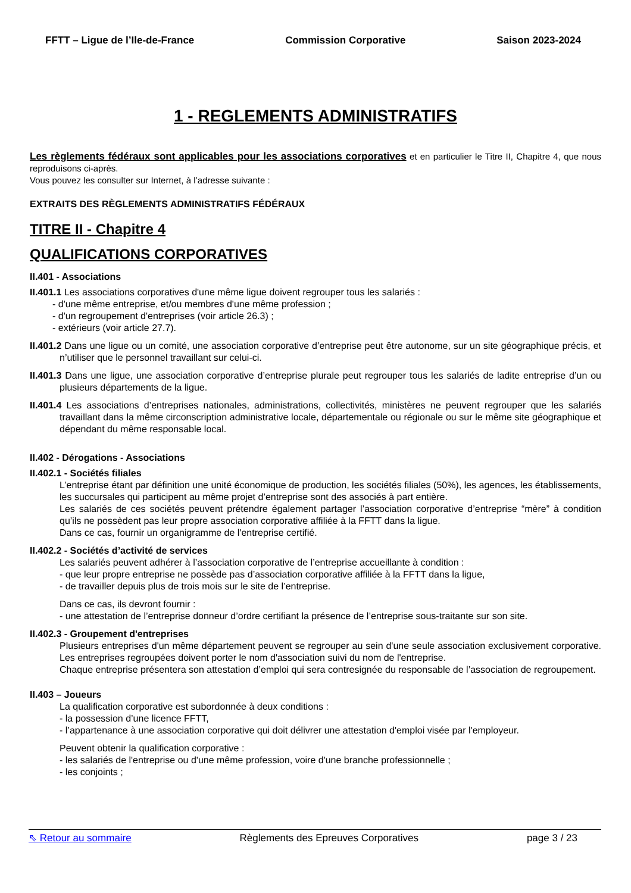FFTT – Ligue de l’Ile-de-France Commission Corporative Saison 2023-2024
1 - REGLEMENTS ADMINISTRATIFS
Les règlements fédéraux sont applicables pour les associations corporatives et en particulier le Titre II, Chapitre 4, que nous reproduisons ci-après.
Vous pouvez les consulter sur Internet, à l’adresse suivante :
EXTRAITS DES RÈGLEMENTS ADMINISTRATIFS FÉDÉRAUX
TITRE II - Chapitre 4
QUALIFICATIONS CORPORATIVES
II.401 - Associations
II.401.1 Les associations corporatives d'une même ligue doivent regrouper tous les salariés :
- d'une même entreprise, et/ou membres d'une même profession ;
- d'un regroupement d'entreprises (voir article 26.3) ;
- extérieurs (voir article 27.7).
II.401.2 Dans une ligue ou un comité, une association corporative d’entreprise peut être autonome, sur un site géographique précis, et n’utiliser que le personnel travaillant sur celui-ci.
II.401.3 Dans une ligue, une association corporative d’entreprise plurale peut regrouper tous les salariés de ladite entreprise d’un ou plusieurs départements de la ligue.
II.401.4 Les associations d’entreprises nationales, administrations, collectivités, ministères ne peuvent regrouper que les salariés travaillant dans la même circonscription administrative locale, départementale ou régionale ou sur le même site géographique et dépendant du même responsable local.
II.402 - Dérogations - Associations
II.402.1 - Sociétés filiales
L’entreprise étant par définition une unité économique de production, les sociétés filiales (50%), les agences, les établissements, les succursales qui participent au même projet d’entreprise sont des associés à part entière.
Les salariés de ces sociétés peuvent prétendre également partager l’association corporative d’entreprise “mère” à condition qu’ils ne possèdent pas leur propre association corporative affiliée à la FFTT dans la ligue.
Dans ce cas, fournir un organigramme de l'entreprise certifié.
II.402.2 - Sociétés d’activité de services
Les salariés peuvent adhérer à l’association corporative de l’entreprise accueillante à condition :
- que leur propre entreprise ne possède pas d’association corporative affiliée à la FFTT dans la ligue,
- de travailler depuis plus de trois mois sur le site de l’entreprise.
Dans ce cas, ils devront fournir :
- une attestation de l’entreprise donneur d’ordre certifiant la présence de l’entreprise sous-traitante sur son site.
II.402.3 - Groupement d'entreprises
Plusieurs entreprises d'un même département peuvent se regrouper au sein d'une seule association exclusivement corporative. Les entreprises regroupées doivent porter le nom d'association suivi du nom de l'entreprise.
Chaque entreprise présentera son attestation d’emploi qui sera contresignée du responsable de l’association de regroupement.
II.403 – Joueurs
La qualification corporative est subordonnée à deux conditions :
- la possession d’une licence FFTT,
- l’appartenance à une association corporative qui doit délivrer une attestation d'emploi visée par l'employeur.
Peuvent obtenir la qualification corporative :
- les salariés de l'entreprise ou d'une même profession, voire d'une branche professionnelle ;
- les conjoints ;
⇖ Retour au sommaire Règlements des Epreuves Corporatives page 3 / 23